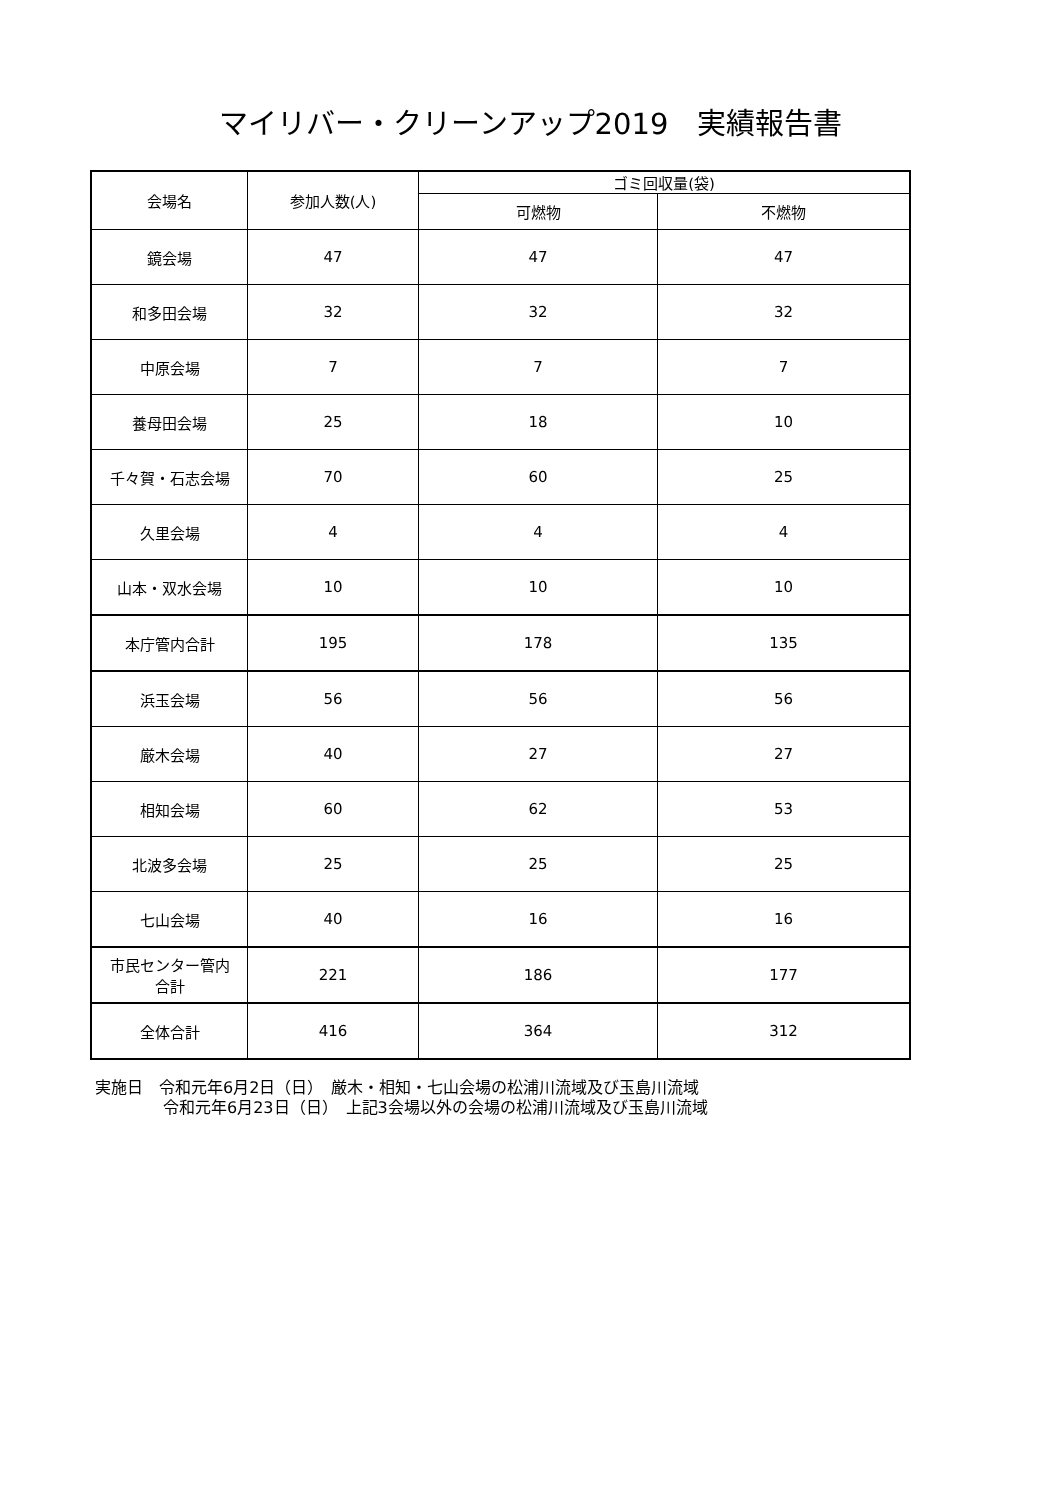マイリバー・クリーンアップ2019　実績報告書
| 会場名 | 参加人数(人) | ゴミ回収量(袋) | |
| --- | --- | --- | --- |
| | | 可燃物 | 不燃物 |
| 鏡会場 | 47 | 47 | 47 |
| 和多田会場 | 32 | 32 | 32 |
| 中原会場 | 7 | 7 | 7 |
| 養母田会場 | 25 | 18 | 10 |
| 千々賀・石志会場 | 70 | 60 | 25 |
| 久里会場 | 4 | 4 | 4 |
| 山本・双水会場 | 10 | 10 | 10 |
| 本庁管内合計 | 195 | 178 | 135 |
| 浜玉会場 | 56 | 56 | 56 |
| 厳木会場 | 40 | 27 | 27 |
| 相知会場 | 60 | 62 | 53 |
| 北波多会場 | 25 | 25 | 25 |
| 七山会場 | 40 | 16 | 16 |
| 市民センター管内 合計 | 221 | 186 | 177 |
| 全体合計 | 416 | 364 | 312 |
実施日　令和元年6月2日（日）　厳木・相知・七山会場の松浦川流域及び玉島川流域
令和元年6月23日（日）　上記3会場以外の会場の松浦川流域及び玉島川流域